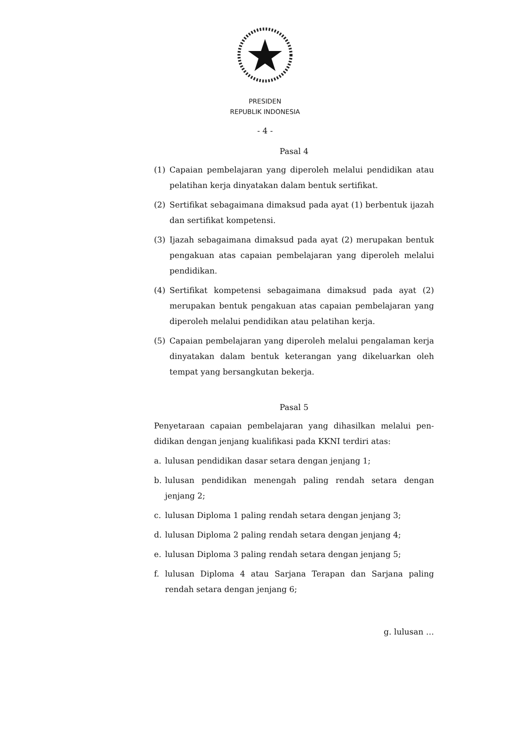PRESIDEN
REPUBLIK INDONESIA
- 4 -
Pasal 4
(1) Capaian pembelajaran yang diperoleh melalui pendidikan atau pelatihan kerja dinyatakan dalam bentuk sertifikat.
(2) Sertifikat sebagaimana dimaksud pada ayat (1) berbentuk ijazah dan sertifikat kompetensi.
(3) Ijazah sebagaimana dimaksud pada ayat (2) merupakan bentuk pengakuan atas capaian pembelajaran yang diperoleh melalui pendidikan.
(4) Sertifikat kompetensi sebagaimana dimaksud pada ayat (2) merupakan bentuk pengakuan atas capaian pembelajaran yang diperoleh melalui pendidikan atau pelatihan kerja.
(5) Capaian pembelajaran yang diperoleh melalui pengalaman kerja dinyatakan dalam bentuk keterangan yang dikeluarkan oleh tempat yang bersangkutan bekerja.
Pasal 5
Penyetaraan capaian pembelajaran yang dihasilkan melalui pen-didikan dengan jenjang kualifikasi pada KKNI terdiri atas:
a. lulusan pendidikan dasar setara dengan jenjang 1;
b. lulusan pendidikan menengah paling rendah setara dengan jenjang 2;
c. lulusan Diploma 1 paling rendah setara dengan jenjang 3;
d. lulusan Diploma 2 paling rendah setara dengan jenjang 4;
e. lulusan Diploma 3 paling rendah setara dengan jenjang 5;
f. lulusan Diploma 4 atau Sarjana Terapan dan Sarjana paling rendah setara dengan jenjang 6;
g. lulusan …